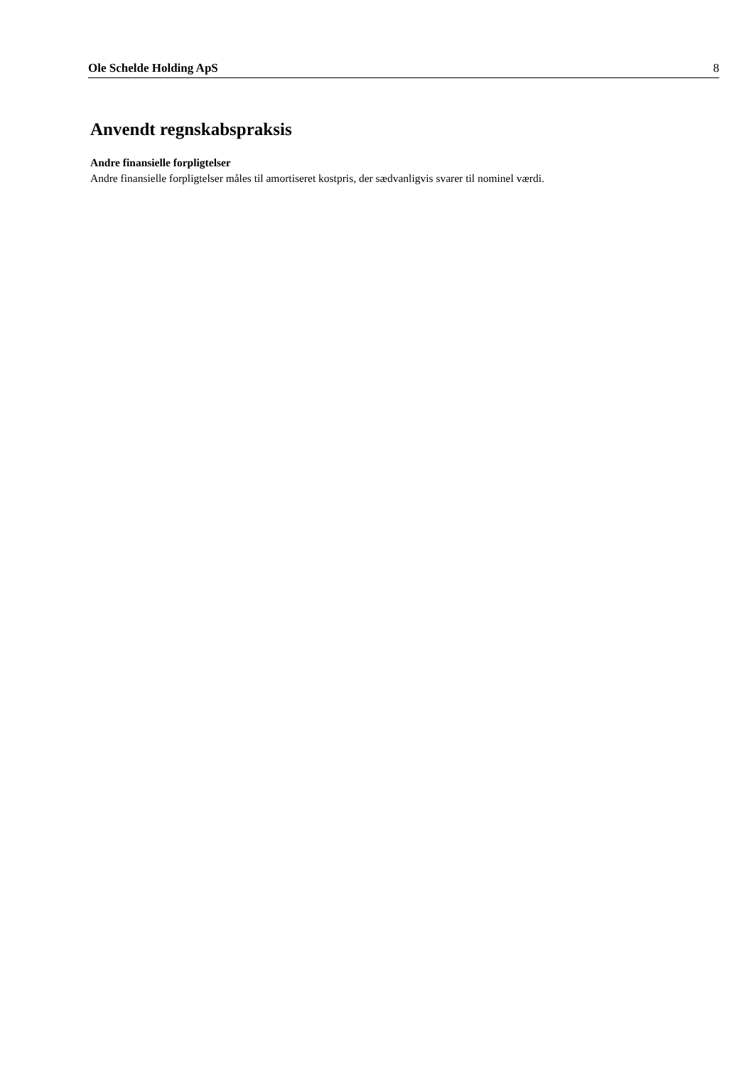Ole Schelde Holding ApS 8
Anvendt regnskabspraksis
Andre finansielle forpligtelser
Andre finansielle forpligtelser måles til amortiseret kostpris, der sædvanligvis svarer til nominel værdi.